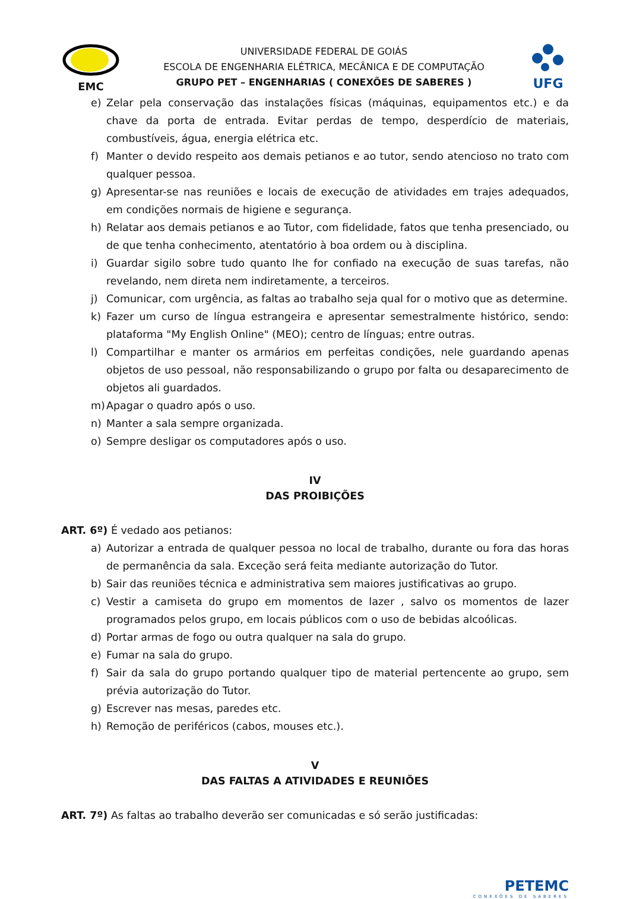EMC
UNIVERSIDADE FEDERAL DE GOIÁS
ESCOLA DE ENGENHARIA ELÉTRICA, MECÂNICA E DE COMPUTAÇÃO
GRUPO PET – ENGENHARIAS ( CONEXÕES DE SABERES )
UFG
e) Zelar pela conservação das instalações físicas (máquinas, equipamentos etc.) e da chave da porta de entrada. Evitar perdas de tempo, desperdício de materiais, combustíveis, água, energia elétrica etc.
f) Manter o devido respeito aos demais petianos e ao tutor, sendo atencioso no trato com qualquer pessoa.
g) Apresentar-se nas reuniões e locais de execução de atividades em trajes adequados, em condições normais de higiene e segurança.
h) Relatar aos demais petianos e ao Tutor, com fidelidade, fatos que tenha presenciado, ou de que tenha conhecimento, atentatório à boa ordem ou à disciplina.
i) Guardar sigilo sobre tudo quanto lhe for confiado na execução de suas tarefas, não revelando, nem direta nem indiretamente, a terceiros.
j) Comunicar, com urgência, as faltas ao trabalho seja qual for o motivo que as determine.
k) Fazer um curso de língua estrangeira e apresentar semestralmente histórico, sendo: plataforma "My English Online" (MEO); centro de línguas; entre outras.
l) Compartilhar e manter os armários em perfeitas condições, nele guardando apenas objetos de uso pessoal, não responsabilizando o grupo por falta ou desaparecimento de objetos ali guardados.
m) Apagar o quadro após o uso.
n) Manter a sala sempre organizada.
o) Sempre desligar os computadores após o uso.
IV
DAS PROIBIÇÕES
ART. 6º) É vedado aos petianos:
a) Autorizar a entrada de qualquer pessoa no local de trabalho, durante ou fora das horas de permanência da sala. Exceção será feita mediante autorização do Tutor.
b) Sair das reuniões técnica e administrativa sem maiores justificativas ao grupo.
c) Vestir a camiseta do grupo em momentos de lazer , salvo os momentos de lazer programados pelos grupo, em locais públicos com o uso de bebidas alcoólicas.
d) Portar armas de fogo ou outra qualquer na sala do grupo.
e) Fumar na sala do grupo.
f) Sair da sala do grupo portando qualquer tipo de material pertencente ao grupo, sem prévia autorização do Tutor.
g) Escrever nas mesas, paredes etc.
h) Remoção de periféricos (cabos, mouses etc.).
V
DAS FALTAS A ATIVIDADES E REUNIÕES
ART. 7º) As faltas ao trabalho deverão ser comunicadas e só serão justificadas:
PETEMC
CONEXÕES DE SABERES